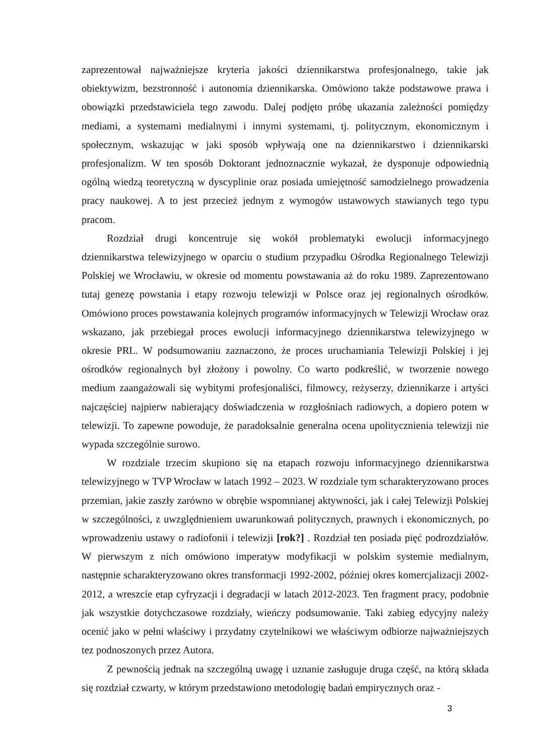zaprezentował najważniejsze kryteria jakości dziennikarstwa profesjonalnego, takie jak obiektywizm, bezstronność i autonomia dziennikarska. Omówiono także podstawowe prawa i obowiązki przedstawiciela tego zawodu. Dalej podjęto próbę ukazania zależności pomiędzy mediami, a systemami medialnymi i innymi systemami, tj. politycznym, ekonomicznym i społecznym, wskazując w jaki sposób wpływają one na dziennikarstwo i dziennikarski profesjonalizm. W ten sposób Doktorant jednoznacznie wykazał, że dysponuje odpowiednią ogólną wiedzą teoretyczną w dyscyplinie oraz posiada umiejętność samodzielnego prowadzenia pracy naukowej. A to jest przecież jednym z wymogów ustawowych stawianych tego typu pracom.
Rozdział drugi koncentruje się wokół problematyki ewolucji informacyjnego dziennikarstwa telewizyjnego w oparciu o studium przypadku Ośrodka Regionalnego Telewizji Polskiej we Wrocławiu, w okresie od momentu powstawania aż do roku 1989. Zaprezentowano tutaj genezę powstania i etapy rozwoju telewizji w Polsce oraz jej regionalnych ośrodków. Omówiono proces powstawania kolejnych programów informacyjnych w Telewizji Wrocław oraz wskazano, jak przebiegał proces ewolucji informacyjnego dziennikarstwa telewizyjnego w okresie PRL. W podsumowaniu zaznaczono, że proces uruchamiania Telewizji Polskiej i jej ośrodków regionalnych był złożony i powolny. Co warto podkreślić, w tworzenie nowego medium zaangażowali się wybitymi profesjonaliści, filmowcy, reżyserzy, dziennikarze i artyści najczęściej najpierw nabierający doświadczenia w rozgłośniach radiowych, a dopiero potem w telewizji. To zapewne powoduje, że paradoksalnie generalna ocena upolitycznienia telewizji nie wypada szczególnie surowo.
W rozdziale trzecim skupiono się na etapach rozwoju informacyjnego dziennikarstwa telewizyjnego w TVP Wrocław w latach 1992 – 2023. W rozdziale tym scharakteryzowano proces przemian, jakie zaszły zarówno w obrębie wspomnianej aktywności, jak i całej Telewizji Polskiej w szczególności, z uwzględnieniem uwarunkowań politycznych, prawnych i ekonomicznych, po wprowadzeniu ustawy o radiofonii i telewizji [rok?] . Rozdział ten posiada pięć podrozdziałów. W pierwszym z nich omówiono imperatyw modyfikacji w polskim systemie medialnym, następnie scharakteryzowano okres transformacji 1992-2002, później okres komercjalizacji 2002-2012, a wreszcie etap cyfryzacji i degradacji w latach 2012-2023. Ten fragment pracy, podobnie jak wszystkie dotychczasowe rozdziały, wieńczy podsumowanie. Taki zabieg edycyjny należy ocenić jako w pełni właściwy i przydatny czytelnikowi we właściwym odbiorze najważniejszych tez podnoszonych przez Autora.
Z pewnością jednak na szczególną uwagę i uznanie zasługuje druga część, na którą składa się rozdział czwarty, w którym przedstawiono metodologię badań empirycznych oraz -
3